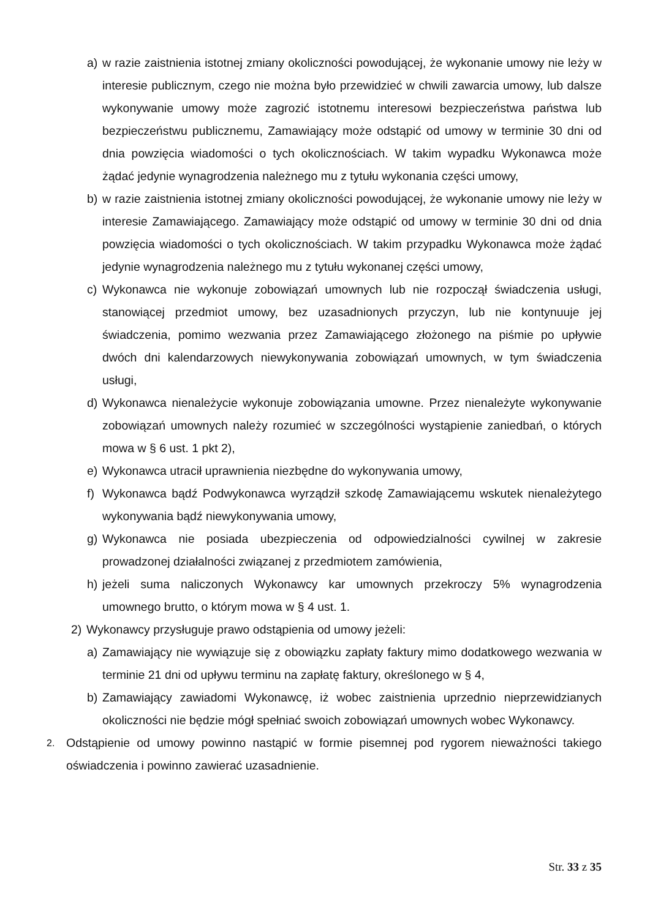a) w razie zaistnienia istotnej zmiany okoliczności powodującej, że wykonanie umowy nie leży w interesie publicznym, czego nie można było przewidzieć w chwili zawarcia umowy, lub dalsze wykonywanie umowy może zagrozić istotnemu interesowi bezpieczeństwa państwa lub bezpieczeństwu publicznemu, Zamawiający może odstąpić od umowy w terminie 30 dni od dnia powzięcia wiadomości o tych okolicznościach. W takim wypadku Wykonawca może żądać jedynie wynagrodzenia należnego mu z tytułu wykonania części umowy,
b) w razie zaistnienia istotnej zmiany okoliczności powodującej, że wykonanie umowy nie leży w interesie Zamawiającego. Zamawiający może odstąpić od umowy w terminie 30 dni od dnia powzięcia wiadomości o tych okolicznościach. W takim przypadku Wykonawca może żądać jedynie wynagrodzenia należnego mu z tytułu wykonanej części umowy,
c) Wykonawca nie wykonuje zobowiązań umownych lub nie rozpoczął świadczenia usługi, stanowiącej przedmiot umowy, bez uzasadnionych przyczyn, lub nie kontynuuje jej świadczenia, pomimo wezwania przez Zamawiającego złożonego na piśmie po upływie dwóch dni kalendarzowych niewykonywania zobowiązań umownych, w tym świadczenia usługi,
d) Wykonawca nienależycie wykonuje zobowiązania umowne. Przez nienależyte wykonywanie zobowiązań umownych należy rozumieć w szczególności wystąpienie zaniedbań, o których mowa w § 6 ust. 1 pkt 2),
e) Wykonawca utracił uprawnienia niezbędne do wykonywania umowy,
f) Wykonawca bądź Podwykonawca wyrządził szkodę Zamawiającemu wskutek nienależytego wykonywania bądź niewykonywania umowy,
g) Wykonawca nie posiada ubezpieczenia od odpowiedzialności cywilnej w zakresie prowadzonej działalności związanej z przedmiotem zamówienia,
h) jeżeli suma naliczonych Wykonawcy kar umownych przekroczy 5% wynagrodzenia umownego brutto, o którym mowa w § 4 ust. 1.
2) Wykonawcy przysługuje prawo odstąpienia od umowy jeżeli:
a) Zamawiający nie wywiązuje się z obowiązku zapłaty faktury mimo dodatkowego wezwania w terminie 21 dni od upływu terminu na zapłatę faktury, określonego w § 4,
b) Zamawiający zawiadomi Wykonawcę, iż wobec zaistnienia uprzednio nieprzewidzianych okoliczności nie będzie mógł spełniać swoich zobowiązań umownych wobec Wykonawcy.
2. Odstąpienie od umowy powinno nastąpić w formie pisemnej pod rygorem nieważności takiego oświadczenia i powinno zawierać uzasadnienie.
Str. 33 z 35